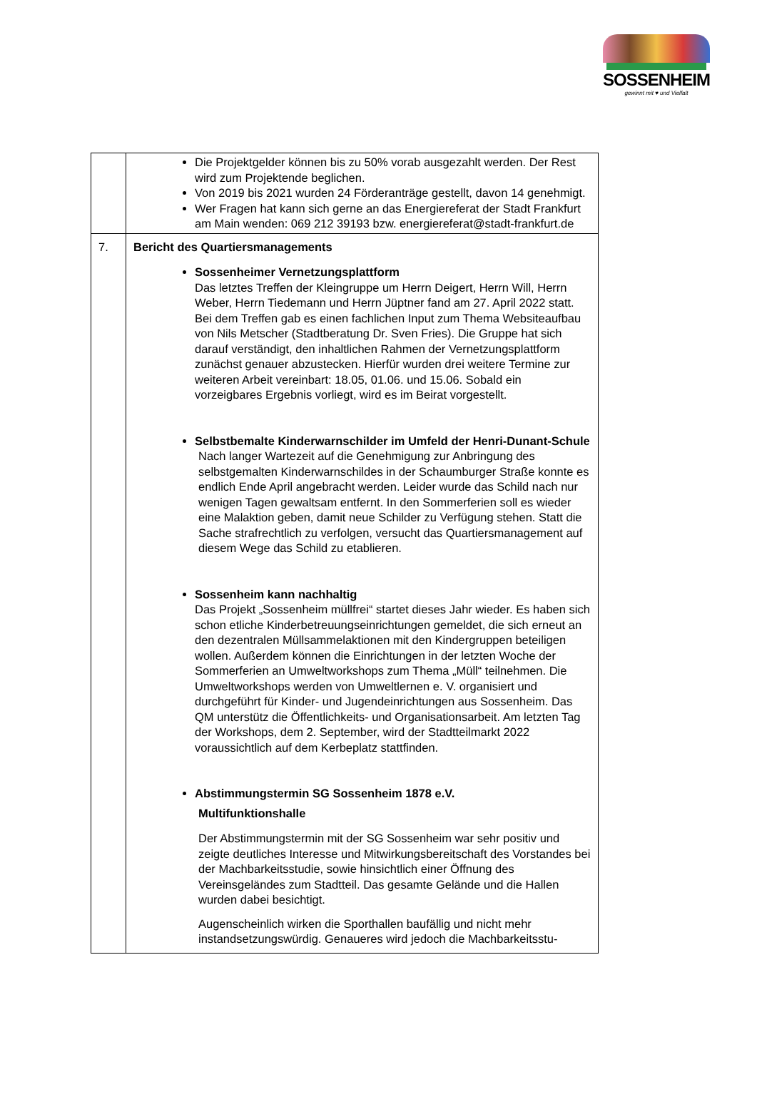SOSSENHEIM
gewinnt mit ♥ und Vielfalt
| | Die Projektgelder können bis zu 50% vorab ausgezahlt werden. Der Rest wird zum Projektende beglichen. Von 2019 bis 2021 wurden 24 Förderanträge gestellt, davon 14 genehmigt. Wer Fragen hat kann sich gerne an das Energiereferat der Stadt Frankfurt am Main wenden: 069 212 39193 bzw. energiereferat@stadt-frankfurt.de |
| 7. | Bericht des Quartiersmanagements Sossenheimer Vernetzungsplattform Das letztes Treffen der Kleingruppe um Herrn Deigert, Herrn Will, Herrn Weber, Herrn Tiedemann und Herrn Jüptner fand am 27. April 2022 statt. Bei dem Treffen gab es einen fachlichen Input zum Thema Websiteaufbau von Nils Metscher (Stadtberatung Dr. Sven Fries). Die Gruppe hat sich darauf verständigt, den inhaltlichen Rahmen der Vernetzungsplattform zunächst genauer abzustecken. Hierfür wurden drei weitere Termine zur weiteren Arbeit vereinbart: 18.05, 01.06. und 15.06. Sobald ein vorzeigbares Ergebnis vorliegt, wird es im Beirat vorgestellt. Selbstbemalte Kinderwarnschilder im Umfeld der Henri-Dunant-Schule Nach langer Wartezeit auf die Genehmigung zur Anbringung des selbstgemalten Kinderwarnschildes in der Schaumburger Straße konnte es endlich Ende April angebracht werden. Leider wurde das Schild nach nur wenigen Tagen gewaltsam entfernt. In den Sommerferien soll es wieder eine Malaktion geben, damit neue Schilder zu Verfügung stehen. Statt die Sache strafrechtlich zu verfolgen, versucht das Quartiersmanagement auf diesem Wege das Schild zu etablieren. Sossenheim kann nachhaltig Das Projekt „Sossenheim müllfrei“ startet dieses Jahr wieder. Es haben sich schon etliche Kinderbetreuungseinrichtungen gemeldet, die sich erneut an den dezentralen Müllsammelaktionen mit den Kindergruppen beteiligen wollen. Außerdem können die Einrichtungen in der letzten Woche der Sommerferien an Umweltworkshops zum Thema „Müll“ teilnehmen. Die Umweltworkshops werden von Umweltlernen e. V. organisiert und durchgeführt für Kinder- und Jugendeinrichtungen aus Sossenheim. Das QM unterstütz die Öffentlichkeits- und Organisationsarbeit. Am letzten Tag der Workshops, dem 2. September, wird der Stadtteilmarkt 2022 voraussichtlich auf dem Kerbeplatz stattfinden. Abstimmungstermin SG Sossenheim 1878 e.V. Multifunktionshalle Der Abstimmungstermin mit der SG Sossenheim war sehr positiv und zeigte deutliches Interesse und Mitwirkungsbereitschaft des Vorstandes bei der Machbarkeitsstudie, sowie hinsichtlich einer Öffnung des Vereinsgeländes zum Stadtteil. Das gesamte Gelände und die Hallen wurden dabei besichtigt. Augenscheinlich wirken die Sporthallen baufällig und nicht mehr instandsetzungswürdig. Genaueres wird jedoch die Machbarkeitsstu- |